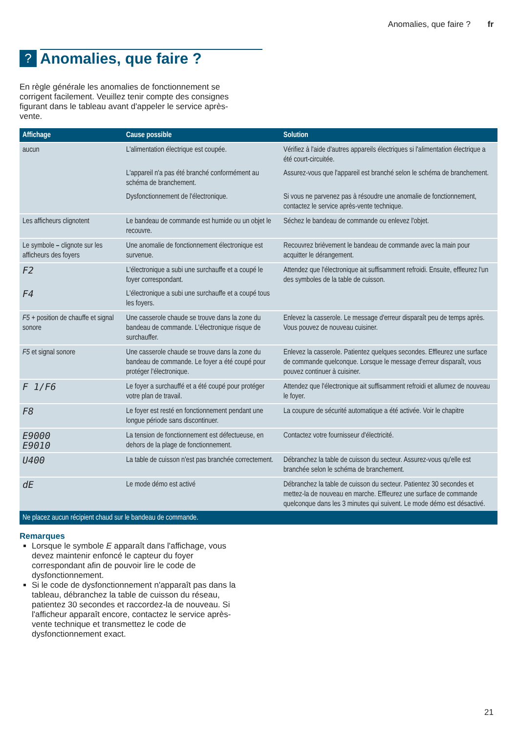Anomalies, que faire ? fr
? Anomalies, que faire ?
En règle générale les anomalies de fonctionnement se corrigent facilement. Veuillez tenir compte des consignes figurant dans le tableau avant d'appeler le service après-vente.
| Affichage | Cause possible | Solution |
| --- | --- | --- |
| aucun | L'alimentation électrique est coupée. | Vérifiez à l'aide d'autres appareils électriques si l'alimentation électrique a été court-circuitée. |
| | L'appareil n'a pas été branché conformément au schéma de branchement. | Assurez-vous que l'appareil est branché selon le schéma de branchement. |
| | Dysfonctionnement de l'électronique. | Si vous ne parvenez pas à résoudre une anomalie de fonctionnement, contactez le service après-vente technique. |
| Les afficheurs clignotent | Le bandeau de commande est humide ou un objet le recouvre. | Séchez le bandeau de commande ou enlevez l'objet. |
| Le symbole – clignote sur les afficheurs des foyers | Une anomalie de fonctionnement électronique est survenue. | Recouvrez brièvement le bandeau de commande avec la main pour acquitter le dérangement. |
| F2 | L'électronique a subi une surchauffe et a coupé le foyer correspondant. | Attendez que l'électronique ait suffisamment refroidi. Ensuite, effleurez l'un des symboles de la table de cuisson. |
| F4 | L'électronique a subi une surchauffe et a coupé tous les foyers. | |
| F5 + position de chauffe et signal sonore | Une casserole chaude se trouve dans la zone du bandeau de commande. L'électronique risque de surchauffer. | Enlevez la casserole. Le message d'erreur disparaît peu de temps après. Vous pouvez de nouveau cuisiner. |
| F5 et signal sonore | Une casserole chaude se trouve dans la zone du bandeau de commande. Le foyer a été coupé pour protéger l'électronique. | Enlevez la casserole. Patientez quelques secondes. Effleurez une surface de commande quelconque. Lorsque le message d'erreur disparaît, vous pouvez continuer à cuisiner. |
| F 1/F6 | Le foyer a surchauffé et a été coupé pour protéger votre plan de travail. | Attendez que l'électronique ait suffisamment refroidi et allumez de nouveau le foyer. |
| F8 | Le foyer est resté en fonctionnement pendant une longue période sans discontinuer. | La coupure de sécurité automatique a été activée. Voir le chapitre |
| E9000 E9010 | La tension de fonctionnement est défectueuse, en dehors de la plage de fonctionnement. | Contactez votre fournisseur d'électricité. |
| U400 | La table de cuisson n'est pas branchée correctement. | Débranchez la table de cuisson du secteur. Assurez-vous qu'elle est branchée selon le schéma de branchement. |
| dE | Le mode démo est activé | Débranchez la table de cuisson du secteur. Patientez 30 secondes et mettez-la de nouveau en marche. Effleurez une surface de commande quelconque dans les 3 minutes qui suivent. Le mode démo est désactivé. |
| Ne placez aucun récipient chaud sur le bandeau de commande. | | |
Remarques
Lorsque le symbole E apparaît dans l'affichage, vous devez maintenir enfoncé le capteur du foyer correspondant afin de pouvoir lire le code de dysfonctionnement.
Si le code de dysfonctionnement n'apparaît pas dans la tableau, débranchez la table de cuisson du réseau, patientez 30 secondes et raccordez-la de nouveau. Si l'afficheur apparaît encore, contactez le service après-vente technique et transmettez le code de dysfonctionnement exact.
21